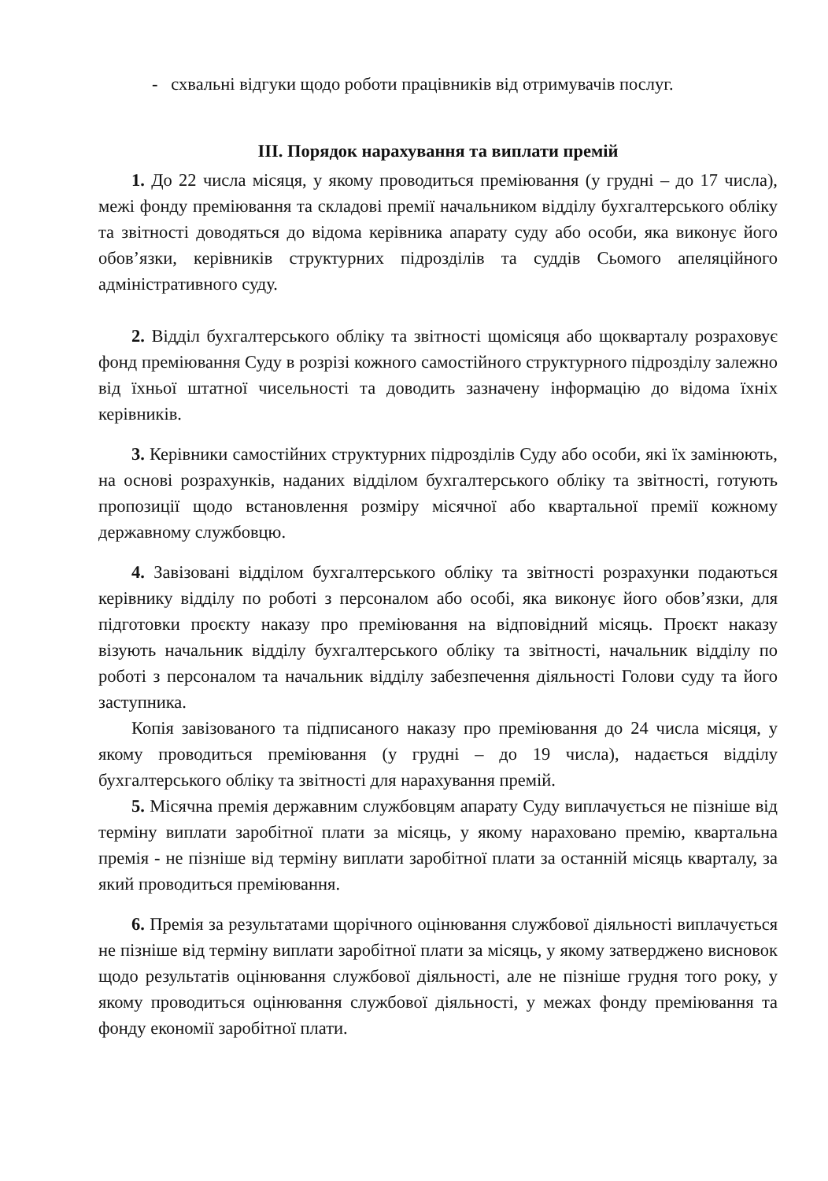- схвальні відгуки щодо роботи працівників від отримувачів послуг.
ІІІ. Порядок нарахування та виплати премій
1. До 22 числа місяця, у якому проводиться преміювання (у грудні – до 17 числа), межі фонду преміювання та складові премії начальником відділу бухгалтерського обліку та звітності доводяться до відома керівника апарату суду або особи, яка виконує його обов’язки, керівників структурних підрозділів та суддів Сьомого апеляційного адміністративного суду.
2. Відділ бухгалтерського обліку та звітності щомісяця або щокварталу розраховує фонд преміювання Суду в розрізі кожного самостійного структурного підрозділу залежно від їхньої штатної чисельності та доводить зазначену інформацію до відома їхніх керівників.
3. Керівники самостійних структурних підрозділів Суду або особи, які їх замінюють, на основі розрахунків, наданих відділом бухгалтерського обліку та звітності, готують пропозиції щодо встановлення розміру місячної або квартальної премії кожному державному службовцю.
4. Завізовані відділом бухгалтерського обліку та звітності розрахунки подаються керівнику відділу по роботі з персоналом або особі, яка виконує його обов’язки, для підготовки проєкту наказу про преміювання на відповідний місяць. Проєкт наказу візують начальник відділу бухгалтерського обліку та звітності, начальник відділу по роботі з персоналом та начальник відділу забезпечення діяльності Голови суду та його заступника.
Копія завізованого та підписаного наказу про преміювання до 24 числа місяця, у якому проводиться преміювання (у грудні – до 19 числа), надається відділу бухгалтерського обліку та звітності для нарахування премій.
5. Місячна премія державним службовцям апарату Суду виплачується не пізніше від терміну виплати заробітної плати за місяць, у якому нараховано премію, квартальна премія - не пізніше від терміну виплати заробітної плати за останній місяць кварталу, за який проводиться преміювання.
6. Премія за результатами щорічного оцінювання службової діяльності виплачується не пізніше від терміну виплати заробітної плати за місяць, у якому затверджено висновок щодо результатів оцінювання службової діяльності, але не пізніше грудня того року, у якому проводиться оцінювання службової діяльності, у межах фонду преміювання та фонду економії заробітної плати.